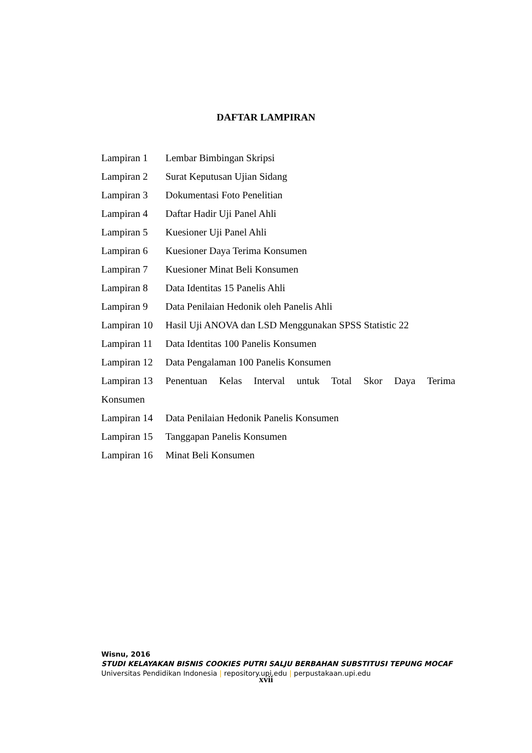DAFTAR LAMPIRAN
Lampiran 1 Lembar Bimbingan Skripsi
Lampiran 2 Surat Keputusan Ujian Sidang
Lampiran 3 Dokumentasi Foto Penelitian
Lampiran 4 Daftar Hadir Uji Panel Ahli
Lampiran 5 Kuesioner Uji Panel Ahli
Lampiran 6 Kuesioner Daya Terima Konsumen
Lampiran 7 Kuesioner Minat Beli Konsumen
Lampiran 8 Data Identitas 15 Panelis Ahli
Lampiran 9 Data Penilaian Hedonik oleh Panelis Ahli
Lampiran 10 Hasil Uji ANOVA dan LSD Menggunakan SPSS Statistic 22
Lampiran 11 Data Identitas 100 Panelis Konsumen
Lampiran 12 Data Pengalaman 100 Panelis Konsumen
Lampiran 13 Penentuan Kelas Interval untuk Total Skor Daya Terima
Konsumen
Lampiran 14 Data Penilaian Hedonik Panelis Konsumen
Lampiran 15 Tanggapan Panelis Konsumen
Lampiran 16 Minat Beli Konsumen
Wisnu, 2016
STUDI KELAYAKAN BISNIS COOKIES PUTRI SALJU BERBAHAN SUBSTITUSI TEPUNG MOCAF
Universitas Pendidikan Indonesia | repository.upi.edu | perpustakaan.upi.edu
xvii